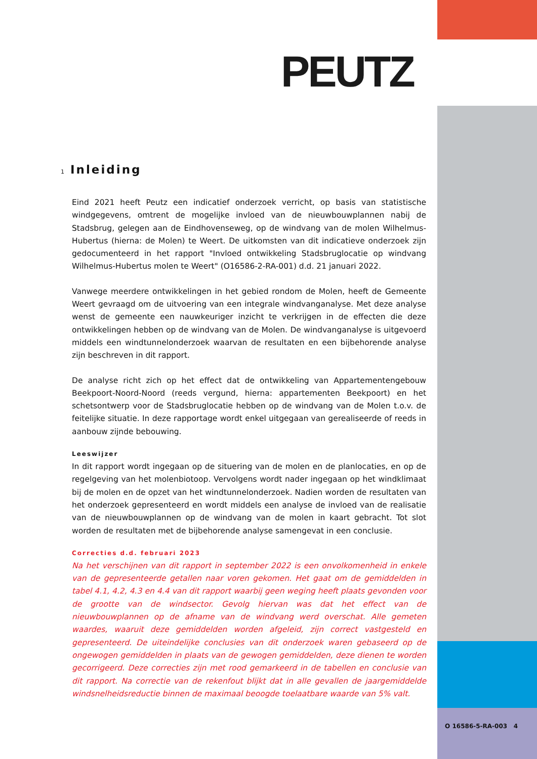PEUTZ
1 Inleiding
Eind 2021 heeft Peutz een indicatief onderzoek verricht, op basis van statistische windgegevens, omtrent de mogelijke invloed van de nieuwbouwplannen nabij de Stadsbrug, gelegen aan de Eindhovenseweg, op de windvang van de molen Wilhelmus-Hubertus (hierna: de Molen) te Weert. De uitkomsten van dit indicatieve onderzoek zijn gedocumenteerd in het rapport "Invloed ontwikkeling Stadsbruglocatie op windvang Wilhelmus-Hubertus molen te Weert" (O16586-2-RA-001) d.d. 21 januari 2022.
Vanwege meerdere ontwikkelingen in het gebied rondom de Molen, heeft de Gemeente Weert gevraagd om de uitvoering van een integrale windvanganalyse. Met deze analyse wenst de gemeente een nauwkeuriger inzicht te verkrijgen in de effecten die deze ontwikkelingen hebben op de windvang van de Molen. De windvanganalyse is uitgevoerd middels een windtunnelonderzoek waarvan de resultaten en een bijbehorende analyse zijn beschreven in dit rapport.
De analyse richt zich op het effect dat de ontwikkeling van Appartementengebouw Beekpoort-Noord-Noord (reeds vergund, hierna: appartementen Beekpoort) en het schetsontwerp voor de Stadsbruglocatie hebben op de windvang van de Molen t.o.v. de feitelijke situatie. In deze rapportage wordt enkel uitgegaan van gerealiseerde of reeds in aanbouw zijnde bebouwing.
Leeswijzer
In dit rapport wordt ingegaan op de situering van de molen en de planlocaties, en op de regelgeving van het molenbiotoop. Vervolgens wordt nader ingegaan op het windklimaat bij de molen en de opzet van het windtunnelonderzoek. Nadien worden de resultaten van het onderzoek gepresenteerd en wordt middels een analyse de invloed van de realisatie van de nieuwbouwplannen op de windvang van de molen in kaart gebracht. Tot slot worden de resultaten met de bijbehorende analyse samengevat in een conclusie.
Correcties d.d. februari 2023
Na het verschijnen van dit rapport in september 2022 is een onvolkomenheid in enkele van de gepresenteerde getallen naar voren gekomen. Het gaat om de gemiddelden in tabel 4.1, 4.2, 4.3 en 4.4 van dit rapport waarbij geen weging heeft plaats gevonden voor de grootte van de windsector. Gevolg hiervan was dat het effect van de nieuwbouwplannen op de afname van de windvang werd overschat. Alle gemeten waardes, waaruit deze gemiddelden worden afgeleid, zijn correct vastgesteld en gepresenteerd. De uiteindelijke conclusies van dit onderzoek waren gebaseerd op de ongewogen gemiddelden in plaats van de gewogen gemiddelden, deze dienen te worden gecorrigeerd. Deze correcties zijn met rood gemarkeerd in de tabellen en conclusie van dit rapport. Na correctie van de rekenfout blijkt dat in alle gevallen de jaargemiddelde windsnelheidsreductie binnen de maximaal beoogde toelaatbare waarde van 5% valt.
O 16586-5-RA-003 4